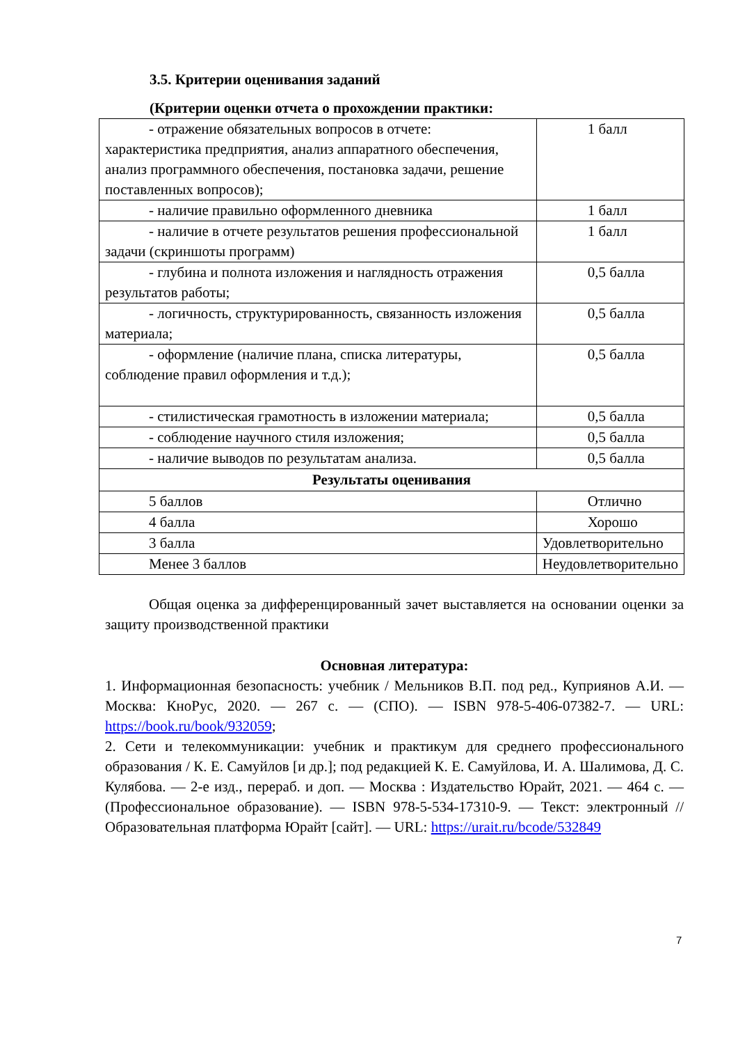3.5. Критерии оценивания заданий
(Критерии оценки отчета о прохождении практики:
| - отражение обязательных вопросов в отчете: характеристика предприятия, анализ аппаратного обеспечения, анализ программного обеспечения, постановка задачи, решение поставленных вопросов); | 1 балл |
| - наличие правильно оформленного дневника | 1 балл |
| - наличие в отчете результатов решения профессиональной задачи (скриншоты программ) | 1 балл |
| - глубина и полнота изложения и наглядность отражения результатов работы; | 0,5 балла |
| - логичность, структурированность, связанность изложения материала; | 0,5 балла |
| - оформление (наличие плана, списка литературы, соблюдение правил оформления и т.д.); | 0,5 балла |
| - стилистическая грамотность в изложении материала; | 0,5 балла |
| - соблюдение научного стиля изложения; | 0,5 балла |
| - наличие выводов по результатам анализа. | 0,5 балла |
| Результаты оценивания | |
| 5 баллов | Отлично |
| 4 балла | Хорошо |
| 3 балла | Удовлетворительно |
| Менее 3 баллов | Неудовлетворительно |
Общая оценка за дифференцированный зачет выставляется на основании оценки за защиту производственной практики
Основная литература:
1. Информационная безопасность: учебник / Мельников В.П. под ред., Куприянов А.И. — Москва: КноРус, 2020. — 267 с. — (СПО). — ISBN 978-5-406-07382-7. — URL: https://book.ru/book/932059;
2. Сети и телекоммуникации: учебник и практикум для среднего профессионального образования / К. Е. Самуйлов [и др.]; под редакцией К. Е. Самуйлова, И. А. Шалимова, Д. С. Кулябова. — 2-е изд., перераб. и доп. — Москва : Издательство Юрайт, 2021. — 464 с. — (Профессиональное образование). — ISBN 978-5-534-17310-9. — Текст: электронный // Образовательная платформа Юрайт [сайт]. — URL: https://urait.ru/bcode/532849
7